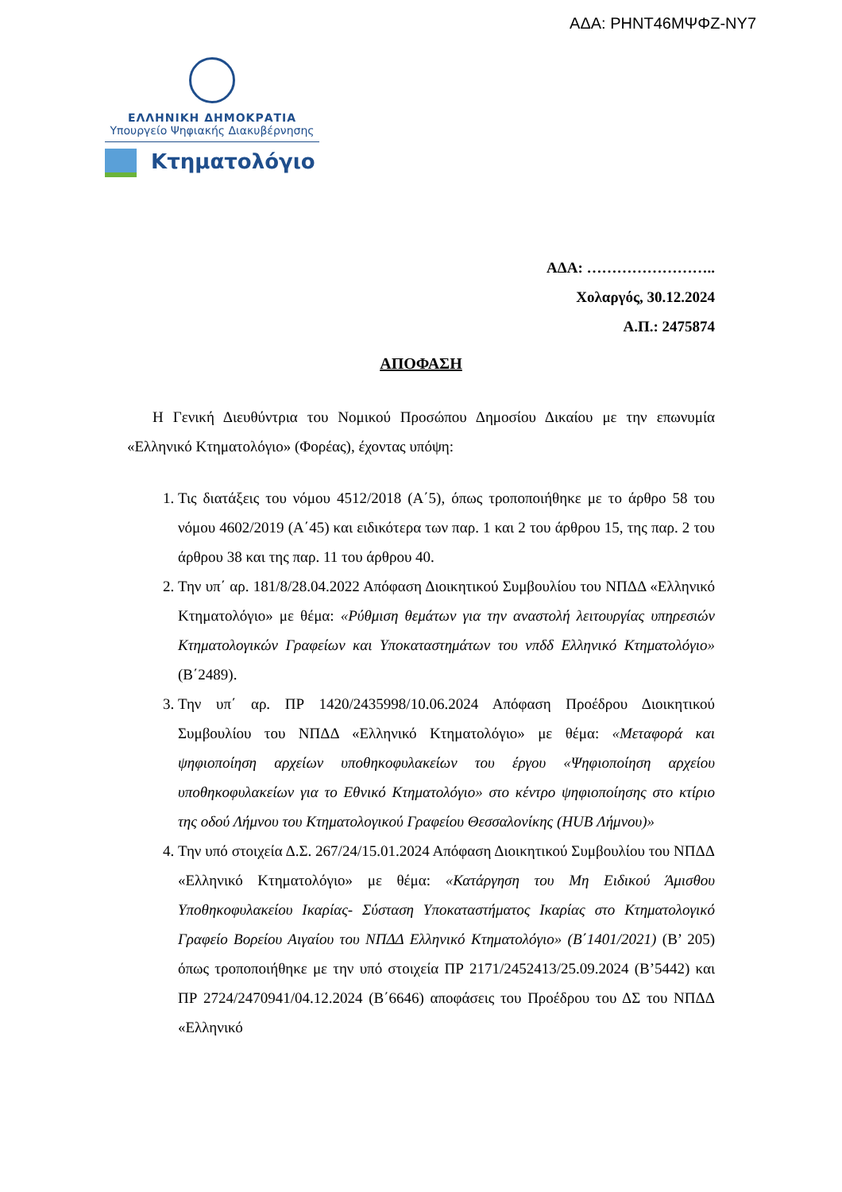ΑΔΑ: ΡΗΝΤ46ΜΨΦΖ-ΝΥ7
ΕΛΛΗΝΙΚΗ ΔΗΜΟΚΡΑΤΙΑ
Υπουργείο Ψηφιακής Διακυβέρνησης
Κτηματολόγιο
ΑΔΑ: ……………………..
Χολαργός, 30.12.2024
Α.Π.: 2475874
ΑΠΟΦΑΣΗ
Η Γενική Διευθύντρια του Νομικού Προσώπου Δημοσίου Δικαίου με την επωνυμία «Ελληνικό Κτηματολόγιο» (Φορέας), έχοντας υπόψη:
1. Τις διατάξεις του νόμου 4512/2018 (Α΄5), όπως τροποποιήθηκε με το άρθρο 58 του νόμου 4602/2019 (Α΄45) και ειδικότερα των παρ. 1 και 2 του άρθρου 15, της παρ. 2 του άρθρου 38 και της παρ. 11 του άρθρου 40.
2. Την υπ΄ αρ. 181/8/28.04.2022 Απόφαση Διοικητικού Συμβουλίου του ΝΠΔΔ «Ελληνικό Κτηματολόγιο» με θέμα: «Ρύθμιση θεμάτων για την αναστολή λειτουργίας υπηρεσιών Κτηματολογικών Γραφείων και Υποκαταστημάτων του νπδδ Ελληνικό Κτηματολόγιο» (Β΄2489).
3. Την υπ΄ αρ. ΠΡ 1420/2435998/10.06.2024 Απόφαση Προέδρου Διοικητικού Συμβουλίου του ΝΠΔΔ «Ελληνικό Κτηματολόγιο» με θέμα: «Μεταφορά και ψηφιοποίηση αρχείων υποθηκοφυλακείων του έργου «Ψηφιοποίηση αρχείου υποθηκοφυλακείων για το Εθνικό Κτηματολόγιο» στο κέντρο ψηφιοποίησης στο κτίριο της οδού Λήμνου του Κτηματολογικού Γραφείου Θεσσαλονίκης (HUB Λήμνου)»
4. Την υπό στοιχεία Δ.Σ. 267/24/15.01.2024 Απόφαση Διοικητικού Συμβουλίου του ΝΠΔΔ «Ελληνικό Κτηματολόγιο» με θέμα: «Κατάργηση του Μη Ειδικού Άμισθου Υποθηκοφυλακείου Ικαρίας- Σύσταση Υποκαταστήματος Ικαρίας στο Κτηματολογικό Γραφείο Βορείου Αιγαίου του ΝΠΔΔ Ελληνικό Κτηματολόγιο» (Β΄1401/2021) (Β’ 205) όπως τροποποιήθηκε με την υπό στοιχεία ΠΡ 2171/2452413/25.09.2024 (Β’5442) και ΠΡ 2724/2470941/04.12.2024 (Β΄6646) αποφάσεις του Προέδρου του ΔΣ του ΝΠΔΔ «Ελληνικό